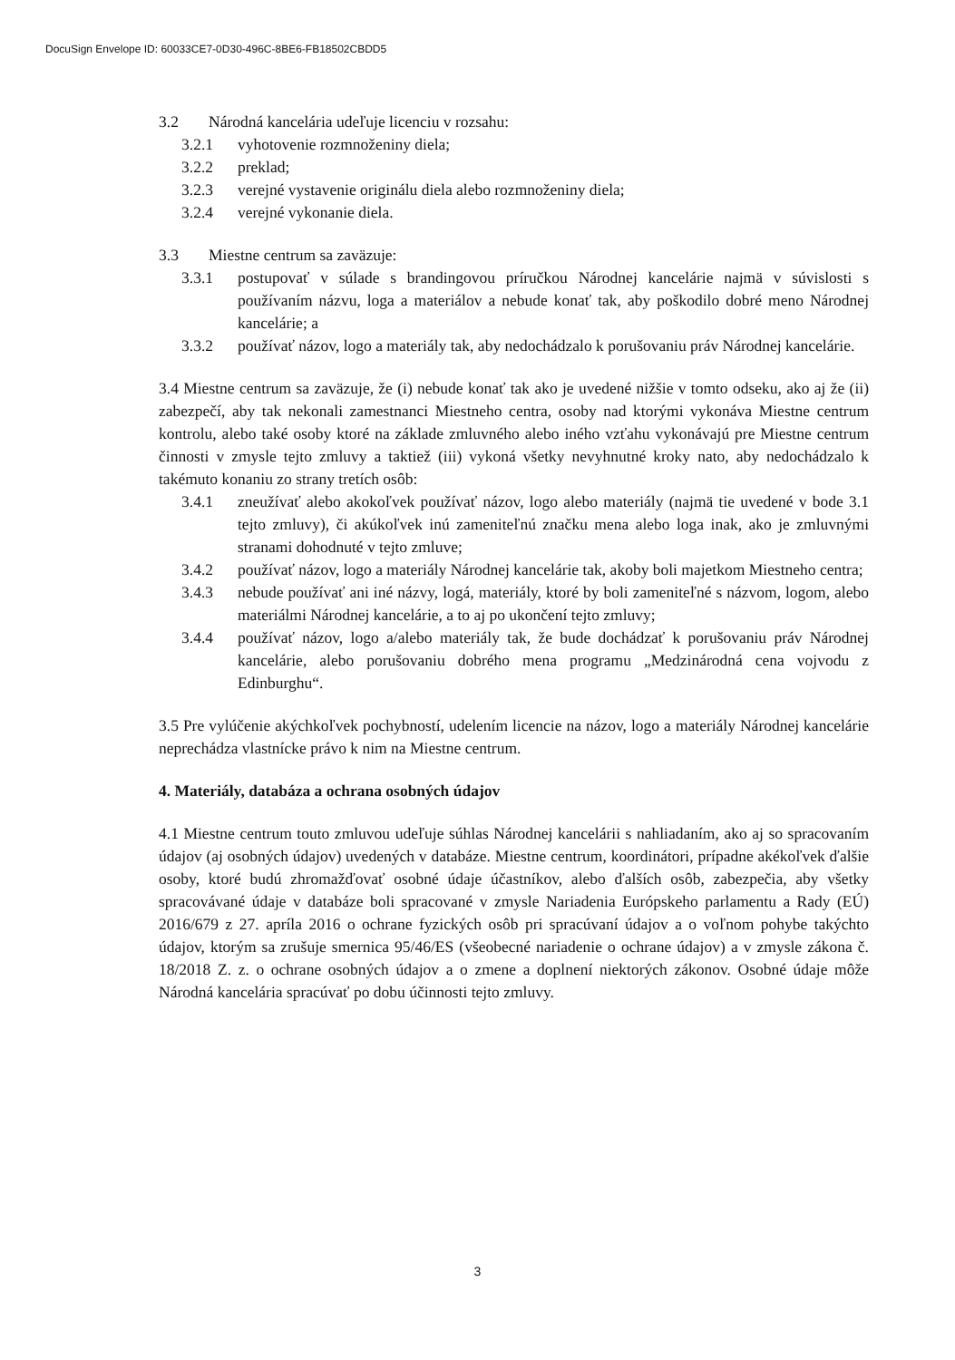DocuSign Envelope ID: 60033CE7-0D30-496C-8BE6-FB18502CBDD5
3.2 Národná kancelária udeľuje licenciu v rozsahu:
3.2.1 vyhotovenie rozmnoženiny diela;
3.2.2 preklad;
3.2.3 verejné vystavenie originálu diela alebo rozmnoženiny diela;
3.2.4 verejné vykonanie diela.
3.3 Miestne centrum sa zaväzuje:
3.3.1 postupovať v súlade s brandingovou príručkou Národnej kancelárie najmä v súvislosti s používaním názvu, loga a materiálov a nebude konať tak, aby poškodilo dobré meno Národnej kancelárie; a
3.3.2 používať názov, logo a materiály tak, aby nedochádzalo k porušovaniu práv Národnej kancelárie.
3.4 Miestne centrum sa zaväzuje, že (i) nebude konať tak ako je uvedené nižšie v tomto odseku, ako aj že (ii) zabezpečí, aby tak nekonali zamestnanci Miestneho centra, osoby nad ktorými vykonáva Miestne centrum kontrolu, alebo také osoby ktoré na základe zmluvného alebo iného vzťahu vykonávajú pre Miestne centrum činnosti v zmysle tejto zmluvy a taktiež (iii) vykoná všetky nevyhnutné kroky nato, aby nedochádzalo k takémuto konaniu zo strany tretích osôb:
3.4.1 zneužívať alebo akokoľvek používať názov, logo alebo materiály (najmä tie uvedené v bode 3.1 tejto zmluvy), či akúkoľvek inú zameniteľnú značku mena alebo loga inak, ako je zmluvnými stranami dohodnuté v tejto zmluve;
3.4.2 používať názov, logo a materiály Národnej kancelárie tak, akoby boli majetkom Miestneho centra;
3.4.3 nebude používať ani iné názvy, logá, materiály, ktoré by boli zameniteľné s názvom, logom, alebo materiálmi Národnej kancelárie, a to aj po ukončení tejto zmluvy;
3.4.4 používať názov, logo a/alebo materiály tak, že bude dochádzať k porušovaniu práv Národnej kancelárie, alebo porušovaniu dobrého mena programu „Medzinárodná cena vojvodu z Edinburghu“.
3.5 Pre vylúčenie akýchkoľvek pochybností, udelením licencie na názov, logo a materiály Národnej kancelárie neprechádza vlastnícke právo k nim na Miestne centrum.
4. Materiály, databáza a ochrana osobných údajov
4.1 Miestne centrum touto zmluvou udeľuje súhlas Národnej kancelárii s nahliadaním, ako aj so spracovaním údajov (aj osobných údajov) uvedených v databáze. Miestne centrum, koordinátori, prípadne akékoľvek ďalšie osoby, ktoré budú zhromažďovať osobné údaje účastníkov, alebo ďalších osôb, zabezpečia, aby všetky spracovávané údaje v databáze boli spracované v zmysle Nariadenia Európskeho parlamentu a Rady (EÚ) 2016/679 z 27. apríla 2016 o ochrane fyzických osôb pri spracúvaní údajov a o voľnom pohybe takýchto údajov, ktorým sa zrušuje smernica 95/46/ES (všeobecné nariadenie o ochrane údajov) a v zmysle zákona č. 18/2018 Z. z. o ochrane osobných údajov a o zmene a doplnení niektorých zákonov. Osobné údaje môže Národná kancelária spracúvať po dobu účinnosti tejto zmluvy.
3